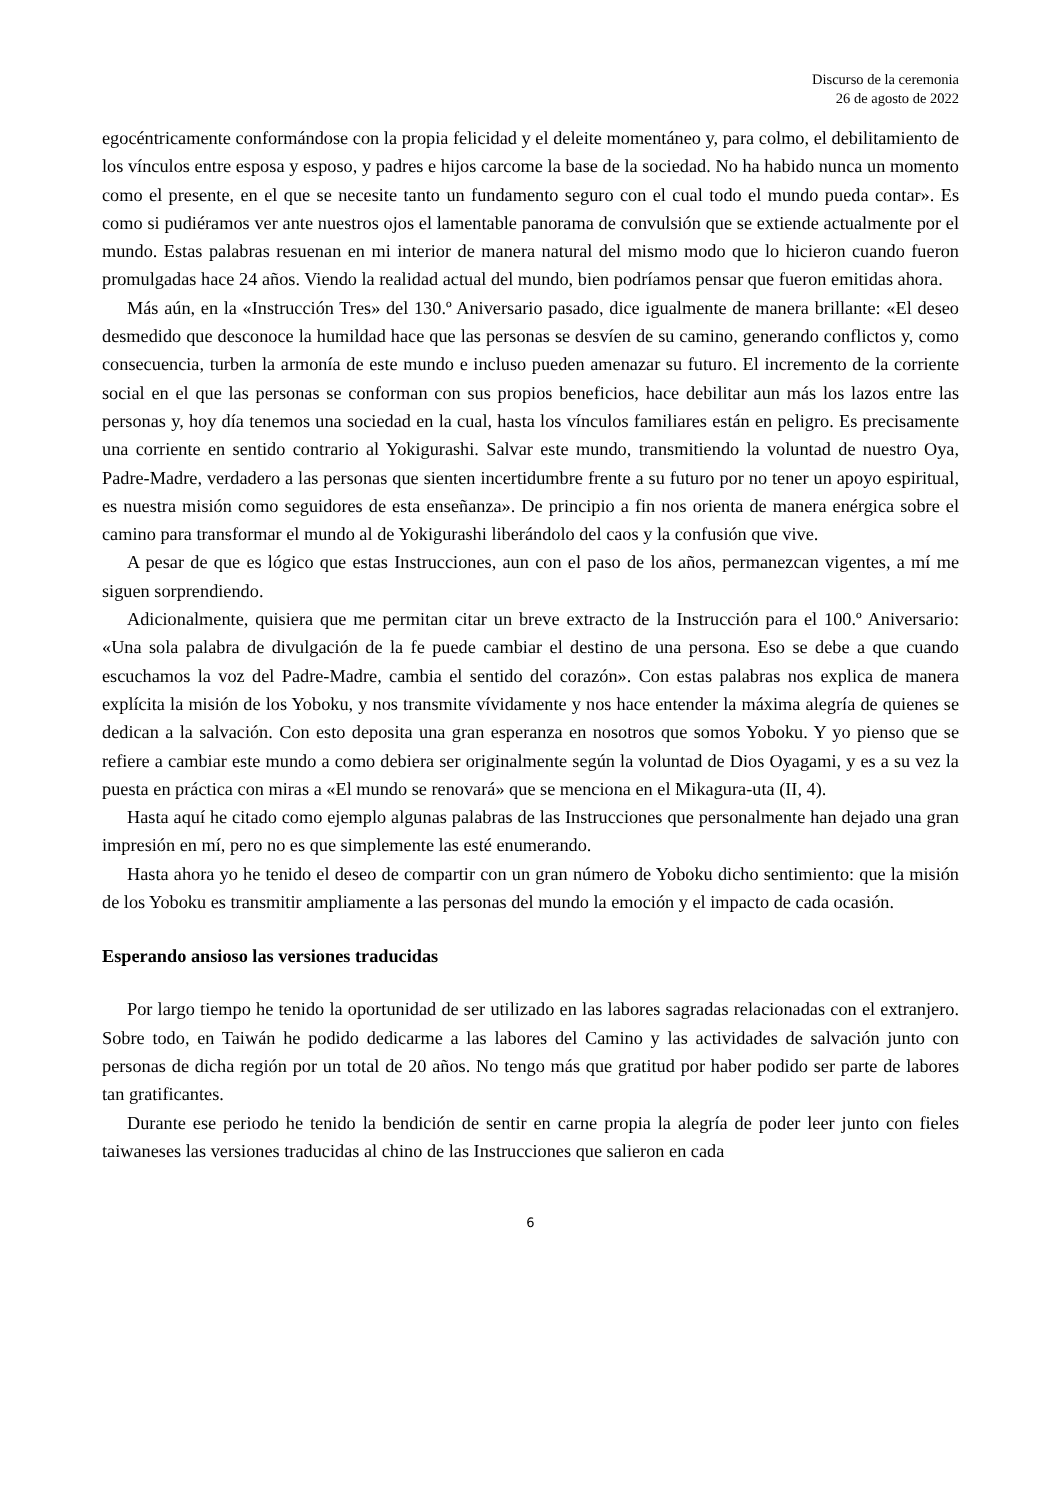Discurso de la ceremonia
26 de agosto de 2022
egocéntricamente conformándose con la propia felicidad y el deleite momentáneo y, para colmo, el debilitamiento de los vínculos entre esposa y esposo, y padres e hijos carcome la base de la sociedad. No ha habido nunca un momento como el presente, en el que se necesite tanto un fundamento seguro con el cual todo el mundo pueda contar». Es como si pudiéramos ver ante nuestros ojos el lamentable panorama de convulsión que se extiende actualmente por el mundo. Estas palabras resuenan en mi interior de manera natural del mismo modo que lo hicieron cuando fueron promulgadas hace 24 años. Viendo la realidad actual del mundo, bien podríamos pensar que fueron emitidas ahora.
Más aún, en la «Instrucción Tres» del 130.º Aniversario pasado, dice igualmente de manera brillante: «El deseo desmedido que desconoce la humildad hace que las personas se desvíen de su camino, generando conflictos y, como consecuencia, turben la armonía de este mundo e incluso pueden amenazar su futuro. El incremento de la corriente social en el que las personas se conforman con sus propios beneficios, hace debilitar aun más los lazos entre las personas y, hoy día tenemos una sociedad en la cual, hasta los vínculos familiares están en peligro. Es precisamente una corriente en sentido contrario al Yokigurashi. Salvar este mundo, transmitiendo la voluntad de nuestro Oya, Padre-Madre, verdadero a las personas que sienten incertidumbre frente a su futuro por no tener un apoyo espiritual, es nuestra misión como seguidores de esta enseñanza». De principio a fin nos orienta de manera enérgica sobre el camino para transformar el mundo al de Yokigurashi liberándolo del caos y la confusión que vive.
A pesar de que es lógico que estas Instrucciones, aun con el paso de los años, permanezcan vigentes, a mí me siguen sorprendiendo.
Adicionalmente, quisiera que me permitan citar un breve extracto de la Instrucción para el 100.º Aniversario: «Una sola palabra de divulgación de la fe puede cambiar el destino de una persona. Eso se debe a que cuando escuchamos la voz del Padre-Madre, cambia el sentido del corazón». Con estas palabras nos explica de manera explícita la misión de los Yoboku, y nos transmite vívidamente y nos hace entender la máxima alegría de quienes se dedican a la salvación. Con esto deposita una gran esperanza en nosotros que somos Yoboku. Y yo pienso que se refiere a cambiar este mundo a como debiera ser originalmente según la voluntad de Dios Oyagami, y es a su vez la puesta en práctica con miras a «El mundo se renovará» que se menciona en el Mikagura-uta (II, 4).
Hasta aquí he citado como ejemplo algunas palabras de las Instrucciones que personalmente han dejado una gran impresión en mí, pero no es que simplemente las esté enumerando.
Hasta ahora yo he tenido el deseo de compartir con un gran número de Yoboku dicho sentimiento: que la misión de los Yoboku es transmitir ampliamente a las personas del mundo la emoción y el impacto de cada ocasión.
Esperando ansioso las versiones traducidas
Por largo tiempo he tenido la oportunidad de ser utilizado en las labores sagradas relacionadas con el extranjero. Sobre todo, en Taiwán he podido dedicarme a las labores del Camino y las actividades de salvación junto con personas de dicha región por un total de 20 años. No tengo más que gratitud por haber podido ser parte de labores tan gratificantes.
Durante ese periodo he tenido la bendición de sentir en carne propia la alegría de poder leer junto con fieles taiwaneses las versiones traducidas al chino de las Instrucciones que salieron en cada
6